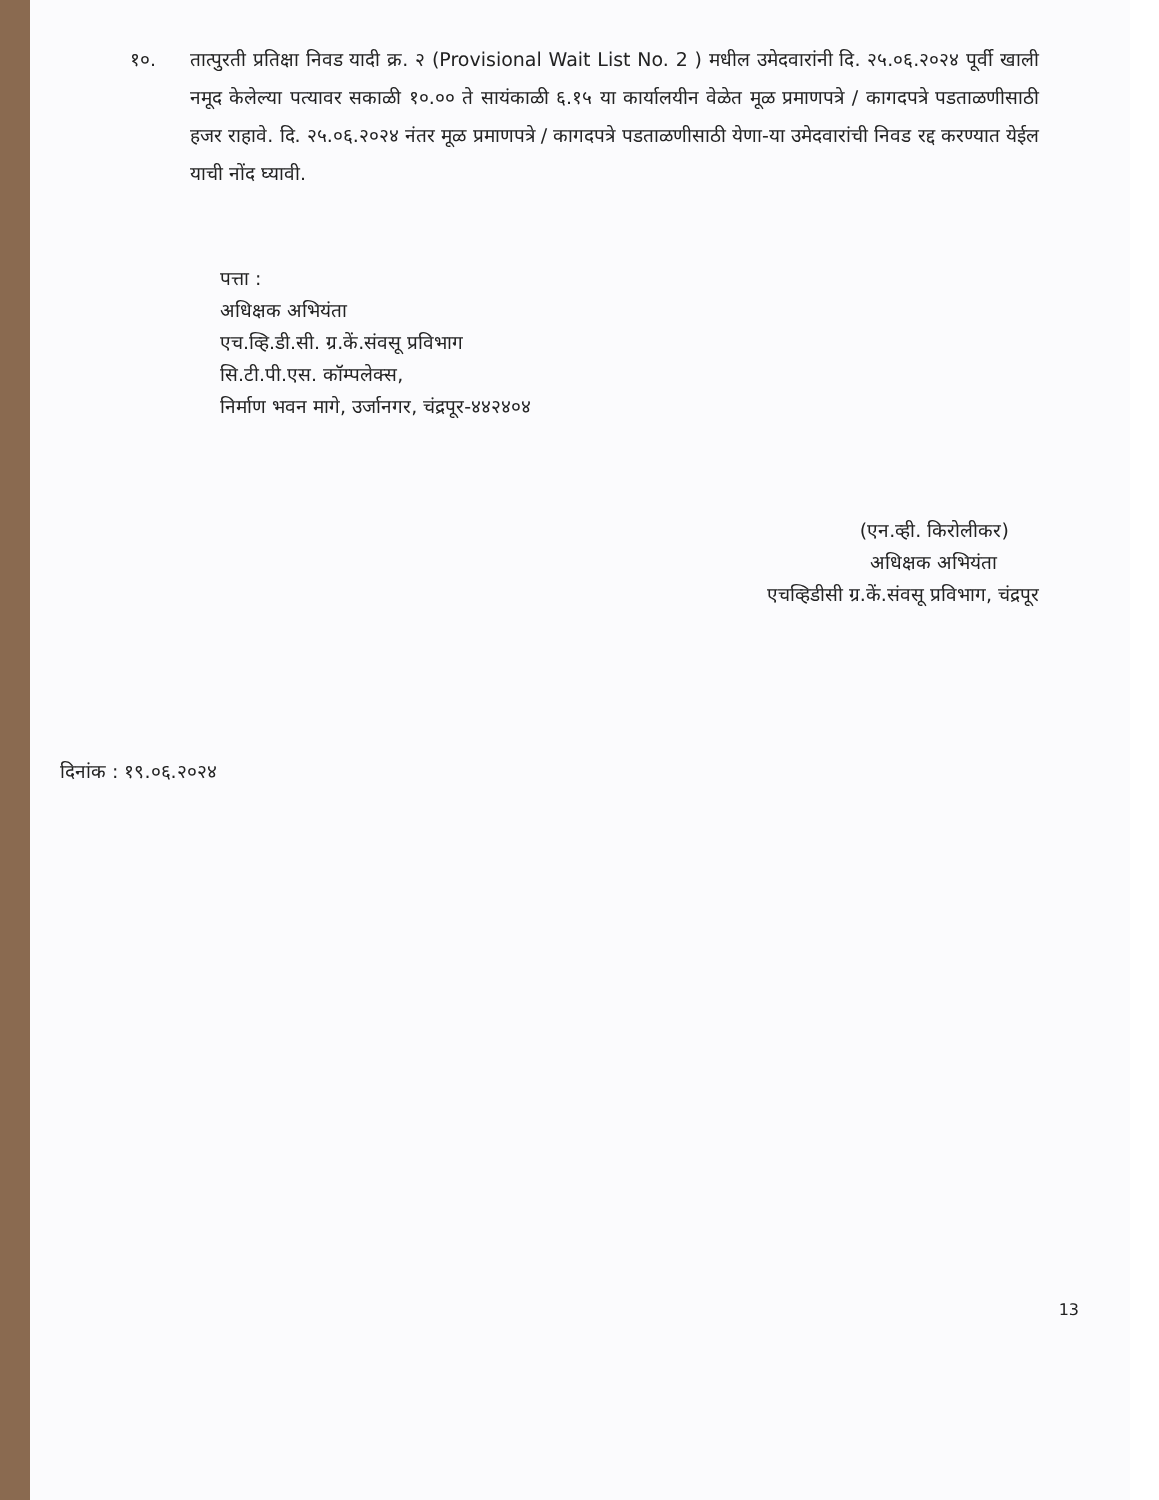१०. तात्पुरती प्रतिक्षा निवड यादी क्र. २ (Provisional Wait List No. 2 ) मधील उमेदवारांनी दि. २५.०६.२०२४ पूर्वी खाली नमूद केलेल्या पत्यावर सकाळी १०.०० ते सायंकाळी ६.१५ या कार्यालयीन वेळेत मूळ प्रमाणपत्रे / कागदपत्रे पडताळणीसाठी हजर राहावे. दि. २५.०६.२०२४ नंतर मूळ प्रमाणपत्रे / कागदपत्रे पडताळणीसाठी येणा-या उमेदवारांची निवड रद्द करण्यात येईल याची नोंद घ्यावी.
पत्ता :
अधिक्षक अभियंता
एच.व्हि.डी.सी. ग्र.कें.संवसू प्रविभाग
सि.टी.पी.एस. कॉम्पलेक्स,
निर्माण भवन मागे, उर्जानगर, चंद्रपूर-४४२४०४
(एन.व्ही. किरोलीकर)
अधिक्षक अभियंता
एचव्हिडीसी ग्र.कें.संवसू प्रविभाग, चंद्रपूर
दिनांक : १९.०६.२०२४
13